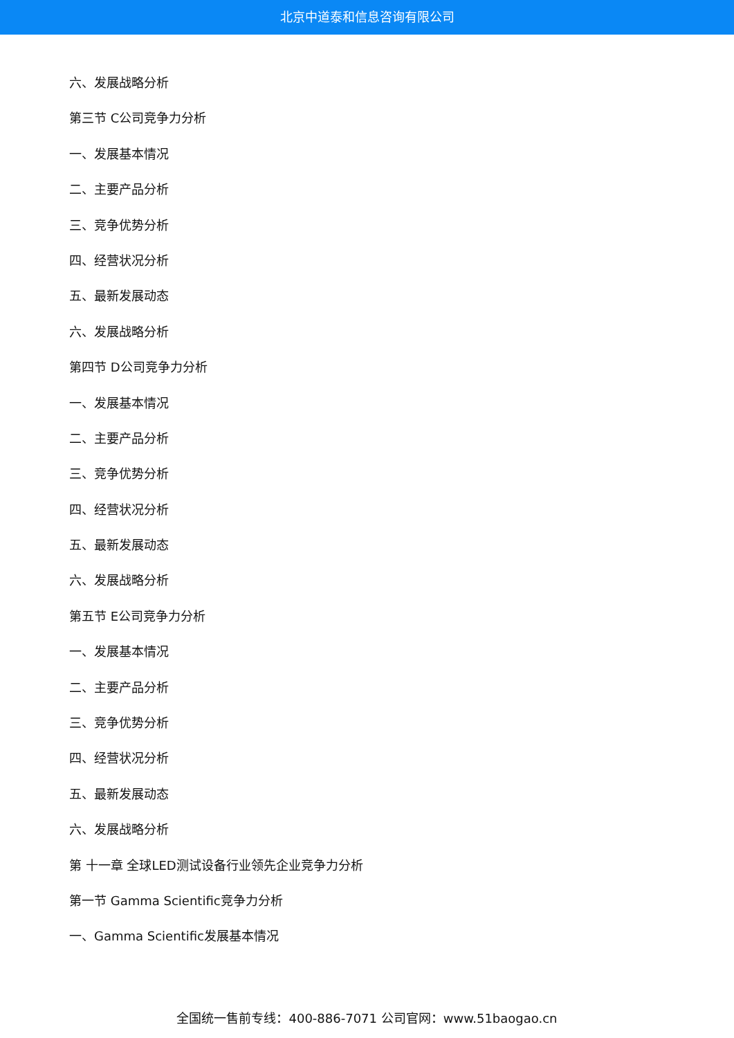北京中道泰和信息咨询有限公司
六、发展战略分析
第三节 C公司竞争力分析
一、发展基本情况
二、主要产品分析
三、竞争优势分析
四、经营状况分析
五、最新发展动态
六、发展战略分析
第四节 D公司竞争力分析
一、发展基本情况
二、主要产品分析
三、竞争优势分析
四、经营状况分析
五、最新发展动态
六、发展战略分析
第五节 E公司竞争力分析
一、发展基本情况
二、主要产品分析
三、竞争优势分析
四、经营状况分析
五、最新发展动态
六、发展战略分析
第 十一章 全球LED测试设备行业领先企业竞争力分析
第一节 Gamma Scientific竞争力分析
一、Gamma Scientific发展基本情况
全国统一售前专线：400-886-7071 公司官网：www.51baogao.cn